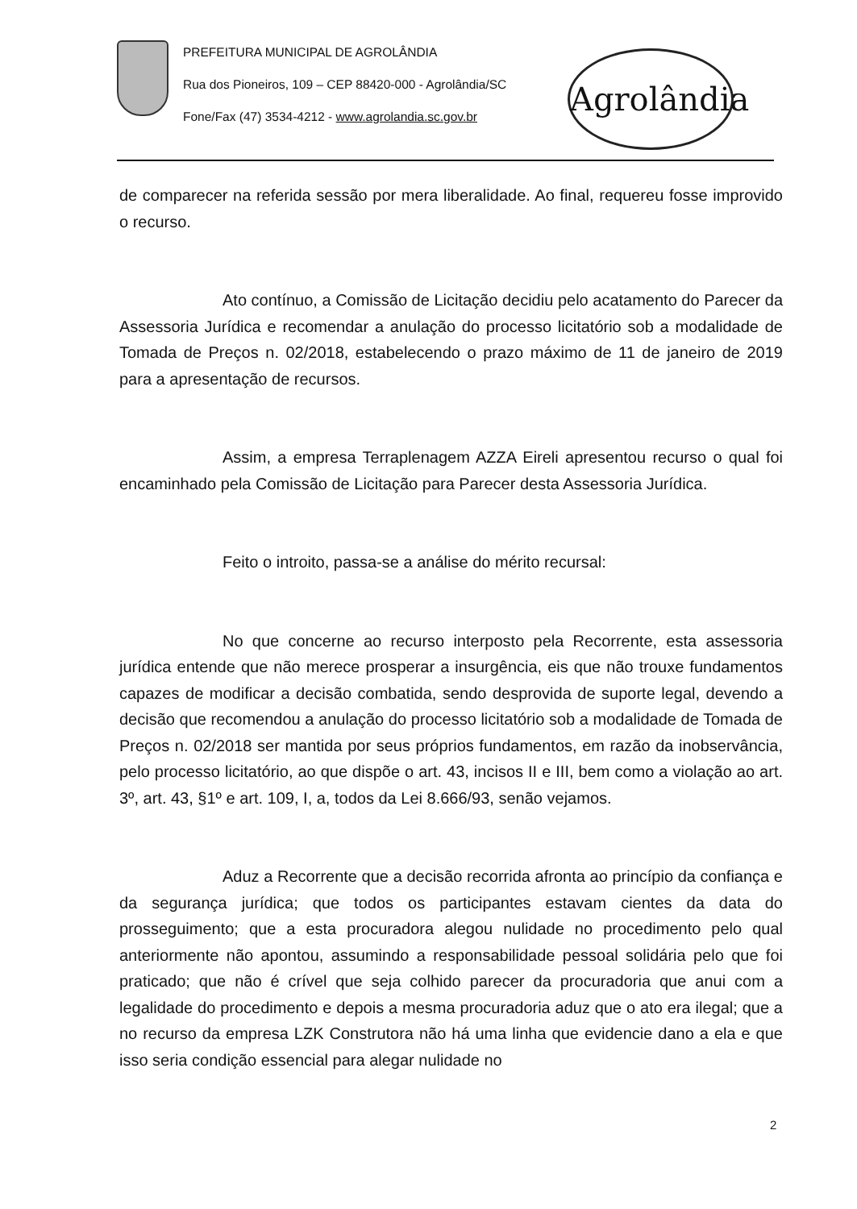PREFEITURA MUNICIPAL DE AGROLÂNDIA
Rua dos Pioneiros, 109 – CEP 88420-000 - Agrolândia/SC
Fone/Fax (47) 3534-4212 - www.agrolandia.sc.gov.br
Agrolândia
de comparecer na referida sessão por mera liberalidade. Ao final, requereu fosse improvido o recurso.
Ato contínuo, a Comissão de Licitação decidiu pelo acatamento do Parecer da Assessoria Jurídica e recomendar a anulação do processo licitatório sob a modalidade de Tomada de Preços n. 02/2018, estabelecendo o prazo máximo de 11 de janeiro de 2019 para a apresentação de recursos.
Assim, a empresa Terraplenagem AZZA Eireli apresentou recurso o qual foi encaminhado pela Comissão de Licitação para Parecer desta Assessoria Jurídica.
Feito o introito, passa-se a análise do mérito recursal:
No que concerne ao recurso interposto pela Recorrente, esta assessoria jurídica entende que não merece prosperar a insurgência, eis que não trouxe fundamentos capazes de modificar a decisão combatida, sendo desprovida de suporte legal, devendo a decisão que recomendou a anulação do processo licitatório sob a modalidade de Tomada de Preços n. 02/2018 ser mantida por seus próprios fundamentos, em razão da inobservância, pelo processo licitatório, ao que dispõe o art. 43, incisos II e III, bem como a violação ao art. 3º, art. 43, §1º e art. 109, I, a, todos da Lei 8.666/93, senão vejamos.
Aduz a Recorrente que a decisão recorrida afronta ao princípio da confiança e da segurança jurídica; que todos os participantes estavam cientes da data do prosseguimento; que a esta procuradora alegou nulidade no procedimento pelo qual anteriormente não apontou, assumindo a responsabilidade pessoal solidária pelo que foi praticado; que não é crível que seja colhido parecer da procuradoria que anui com a legalidade do procedimento e depois a mesma procuradoria aduz que o ato era ilegal; que a no recurso da empresa LZK Construtora não há uma linha que evidencie dano a ela e que isso seria condição essencial para alegar nulidade no
2